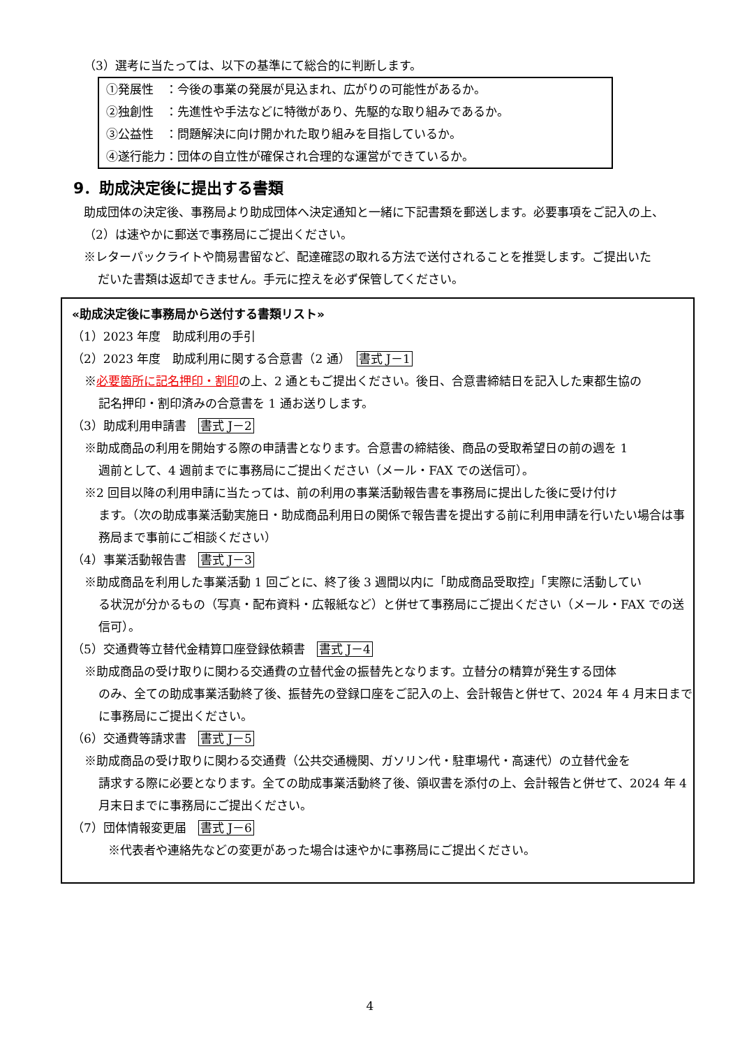（3）選考に当たっては、以下の基準にて総合的に判断します。
①発展性　：今後の事業の発展が見込まれ、広がりの可能性があるか。
②独創性　：先進性や手法などに特徴があり、先駆的な取り組みであるか。
③公益性　：問題解決に向け開かれた取り組みを目指しているか。
④遂行能力：団体の自立性が確保され合理的な運営ができているか。
9．助成決定後に提出する書類
助成団体の決定後、事務局より助成団体へ決定通知と一緒に下記書類を郵送します。必要事項をご記入の上、（2）は速やかに郵送で事務局にご提出ください。
※レターパックライトや簡易書留など、配達確認の取れる方法で送付されることを推奨します。ご提出いた
だいた書類は返却できません。手元に控えを必ず保管してください。
«助成決定後に事務局から送付する書類リスト»
（1）2023 年度　助成利用の手引
（2）2023 年度　助成利用に関する合意書（2 通）　書式 J－1
※必要箇所に記名押印・割印の上、2 通ともご提出ください。後日、合意書締結日を記入した東都生協の
記名押印・割印済みの合意書を 1 通お送りします。
（3）助成利用申請書　書式 J－2
※助成商品の利用を開始する際の申請書となります。合意書の締結後、商品の受取希望日の前の週を 1
週前として、4 週前までに事務局にご提出ください（メール・FAX での送信可）。
※2 回目以降の利用申請に当たっては、前の利用の事業活動報告書を事務局に提出した後に受け付け
ます。（次の助成事業活動実施日・助成商品利用日の関係で報告書を提出する前に利用申請を行いたい場合は事務局まで事前にご相談ください）
（4）事業活動報告書　書式 J－3
※助成商品を利用した事業活動 1 回ごとに、終了後 3 週間以内に「助成商品受取控」「実際に活動してい
る状況が分かるもの（写真・配布資料・広報紙など）と併せて事務局にご提出ください（メール・FAX での送信可）。
（5）交通費等立替代金精算口座登録依頼書　書式 J－4
※助成商品の受け取りに関わる交通費の立替代金の振替先となります。立替分の精算が発生する団体
のみ、全ての助成事業活動終了後、振替先の登録口座をご記入の上、会計報告と併せて、2024 年 4 月末日までに事務局にご提出ください。
（6）交通費等請求書　書式 J－5
※助成商品の受け取りに関わる交通費（公共交通機関、ガソリン代・駐車場代・高速代）の立替代金を
請求する際に必要となります。全ての助成事業活動終了後、領収書を添付の上、会計報告と併せて、2024 年 4 月末日までに事務局にご提出ください。
（7）団体情報変更届　書式 J－6
※代表者や連絡先などの変更があった場合は速やかに事務局にご提出ください。
4